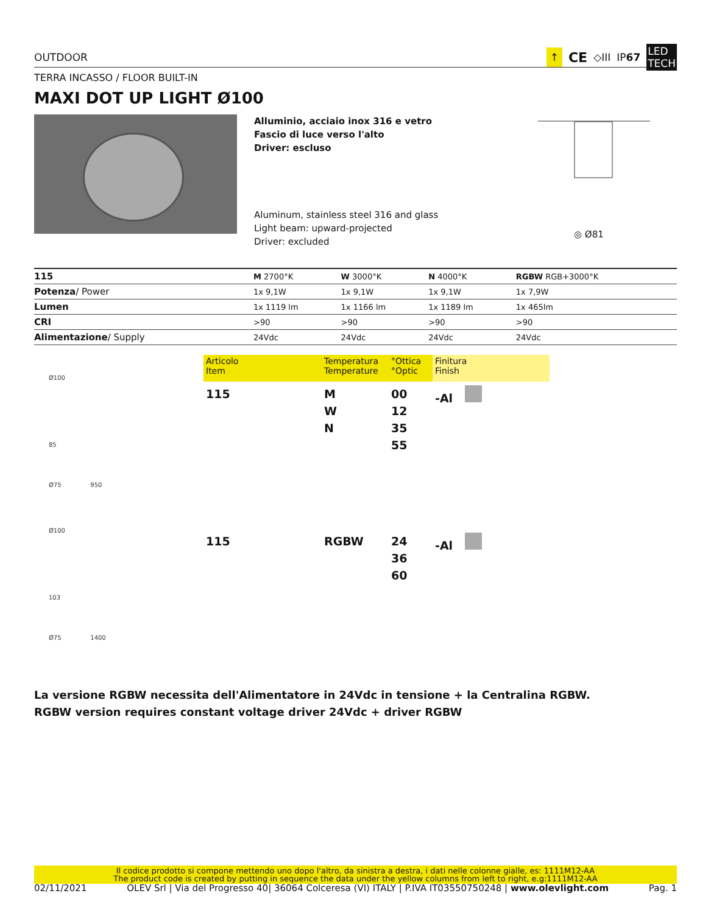OUTDOOR
↑ CE ◇III IP67 LED
TECH
TERRA INCASSO / FLOOR BUILT-IN
MAXI DOT UP LIGHT Ø100
Alluminio, acciaio inox 316 e vetro
Fascio di luce verso l'alto
Driver: escluso
Aluminum, stainless steel 316 and glass
Light beam: upward-projected
Driver: excluded
◎ Ø81
| 115 | M 2700°K | W 3000°K | N 4000°K | RGBW RGB+3000°K |
| Potenza / Power | 1x 9,1W | 1x 9,1W | 1x 9,1W | 1x 7,9W |
| Lumen | 1x 1119 lm | 1x 1166 lm | 1x 1189 lm | 1x 465lm |
| CRI | >90 | >90 | >90 | >90 |
| Alimentazione / Supply | 24Vdc | 24Vdc | 24Vdc | 24Vdc |
| Articolo Item | Temperatura Temperature | °Ottica °Optic | Finitura Finish |
| --- | --- | --- | --- |
| 115 | M W N | 00 12 35 55 | -Al |
| 115 | RGBW | 24 36 60 | -Al |
Ø100
85
Ø75 950
Ø100
103
Ø75 1400
La versione RGBW necessita dell'Alimentatore in 24Vdc in tensione + la Centralina RGBW.
RGBW version requires constant voltage driver 24Vdc + driver RGBW
Il codice prodotto si compone mettendo uno dopo l'altro, da sinistra a destra, i dati nelle colonne gialle, es: 1111M12-AA
The product code is created by putting in sequence the data under the yellow columns from left to right, e.g:1111M12-AA
02/11/2021 OLEV Srl | Via del Progresso 40| 36064 Colceresa (VI) ITALY | P.IVA IT03550750248 | www.olevlight.com Pag. 1